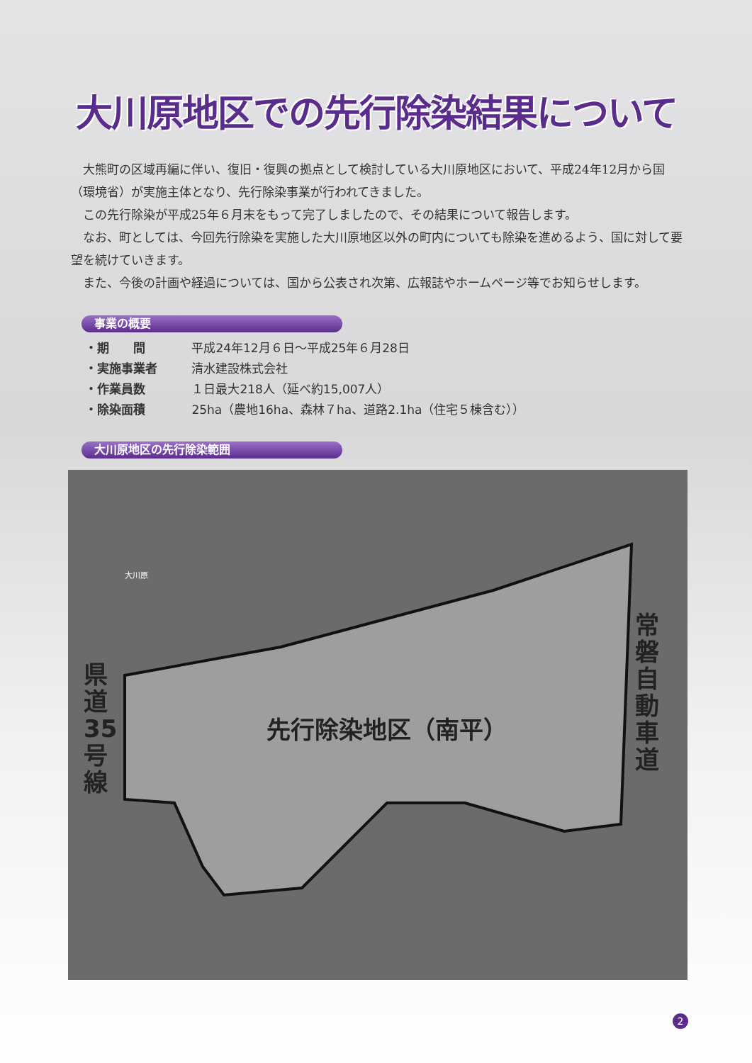大川原地区での先行除染結果について
大熊町の区域再編に伴い、復旧・復興の拠点として検討している大川原地区において、平成24年12月から国（環境省）が実施主体となり、先行除染事業が行われてきました。
この先行除染が平成25年６月末をもって完了しましたので、その結果について報告します。
なお、町としては、今回先行除染を実施した大川原地区以外の町内についても除染を進めるよう、国に対して要望を続けていきます。
また、今後の計画や経過については、国から公表され次第、広報誌やホームページ等でお知らせします。
事業の概要
・期　　間 平成24年12月６日〜平成25年６月28日
・実施事業者 清水建設株式会社
・作業員数 １日最大218人（延べ約15,007人）
・除染面積 25ha（農地16ha、森林７ha、道路2.1ha（住宅５棟含む））
大川原地区の先行除染範囲
県道35号線
常磐自動車道
先行除染地区（南平）
大川原
2